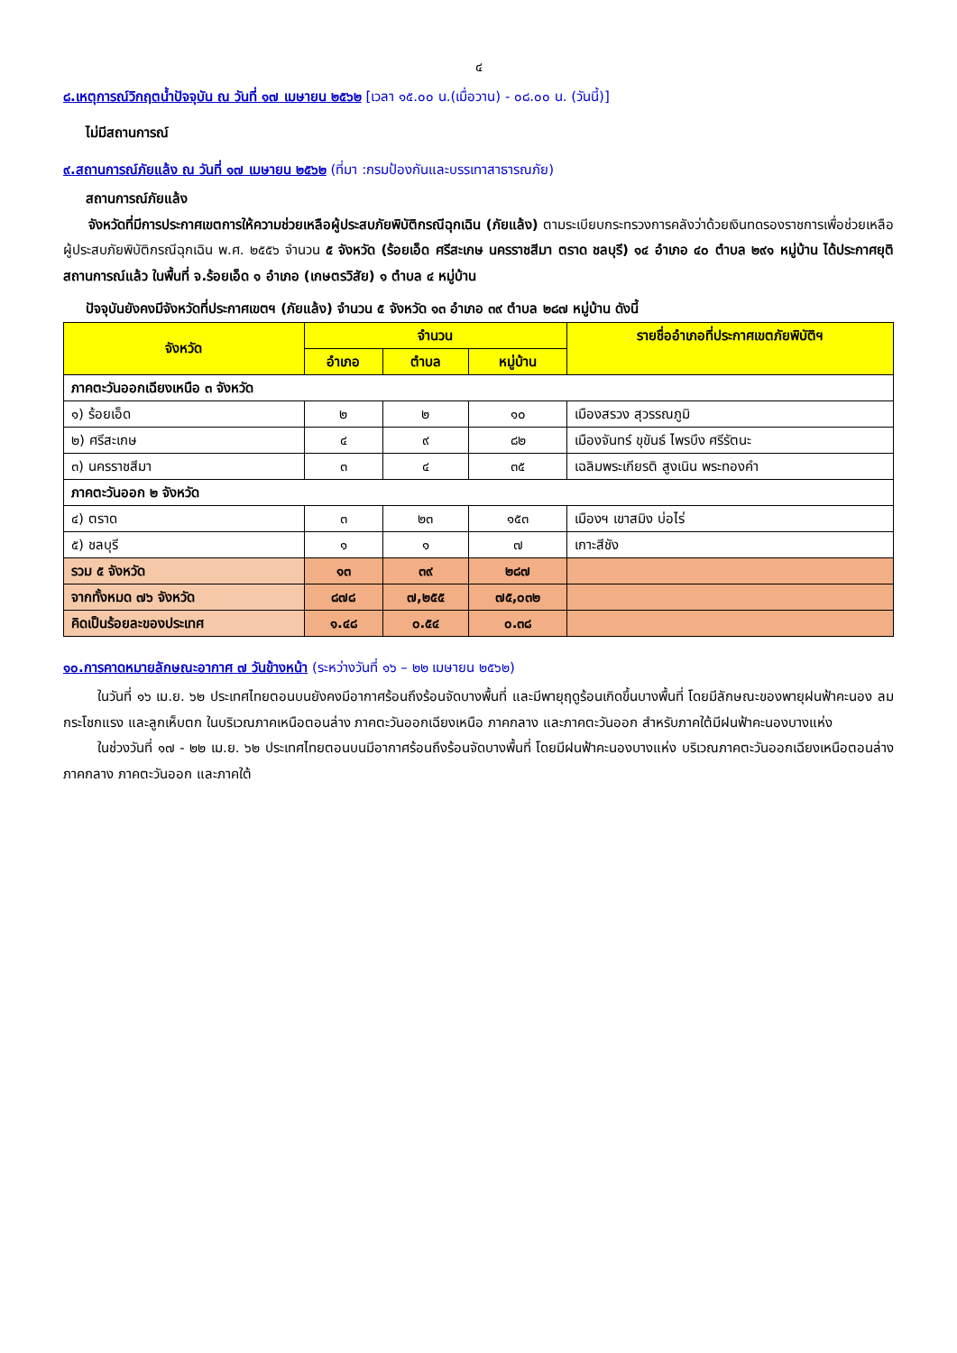๔
๘.เหตุการณ์วิกฤตน้ำปัจจุบัน ณ วันที่ ๑๗ เมษายน ๒๕๖๒ [เวลา ๑๕.๐๐ น.(เมื่อวาน) - ๐๘.๐๐ น. (วันนี้)]
ไม่มีสถานการณ์
๙.สถานการณ์ภัยแล้ง ณ วันที่ ๑๗ เมษายน ๒๕๖๒ (ที่มา :กรมป้องกันและบรรเทาสาธารณภัย)
สถานการณ์ภัยแล้ง
จังหวัดที่มีการประกาศเขตการให้ความช่วยเหลือผู้ประสบภัยพิบัติกรณีฉุกเฉิน (ภัยแล้ง) ตามระเบียบกระทรวงการคลังว่าด้วยเงินทดรองราชการเพื่อช่วยเหลือผู้ประสบภัยพิบัติกรณีฉุกเฉิน พ.ศ. ๒๕๕๖ จำนวน ๕ จังหวัด (ร้อยเอ็ด ศรีสะเกษ นครราชสีมา ตราด ชลบุรี) ๑๔ อำเภอ ๔๐ ตำบล ๒๙๑ หมู่บ้าน ได้ประกาศยุติสถานการณ์แล้ว ในพื้นที่ จ.ร้อยเอ็ด ๑ อำเภอ (เกษตรวิสัย) ๑ ตำบล ๔ หมู่บ้าน
ปัจจุบันยังคงมีจังหวัดที่ประกาศเขตฯ (ภัยแล้ง) จำนวน ๕ จังหวัด ๑๓ อำเภอ ๓๙ ตำบล ๒๘๗ หมู่บ้าน ดังนี้
| จังหวัด | จำนวน | | | รายชื่ออำเภอที่ประกาศเขตภัยพิบัติฯ |
| --- | --- | --- | --- | --- |
| | อำเภอ | ตำบล | หมู่บ้าน | |
| ภาคตะวันออกเฉียงเหนือ ๓ จังหวัด | | | | |
| ๑) ร้อยเอ็ด | ๒ | ๒ | ๑๐ | เมืองสรวง สุวรรณภูมิ |
| ๒) ศรีสะเกษ | ๔ | ๙ | ๘๒ | เมืองจันทร์ ขุขันธ์ ไพรบึง ศรีรัตนะ |
| ๓) นครราชสีมา | ๓ | ๔ | ๓๕ | เฉลิมพระเกียรติ สูงเนิน พระทองคำ |
| ภาคตะวันออก ๒ จังหวัด | | | | |
| ๔) ตราด | ๓ | ๒๓ | ๑๕๓ | เมืองฯ เขาสมิง บ่อไร่ |
| ๕) ชลบุรี | ๑ | ๑ | ๗ | เกาะสีชัง |
| รวม ๕ จังหวัด | ๑๓ | ๓๙ | ๒๘๗ | |
| จากทั้งหมด ๗๖ จังหวัด | ๘๗๘ | ๗,๒๕๕ | ๗๕,๐๓๒ | |
| คิดเป็นร้อยละของประเทศ | ๑.๔๘ | ๐.๕๔ | ๐.๓๘ | |
๑๐.การคาดหมายลักษณะอากาศ ๗ วันข้างหน้า (ระหว่างวันที่ ๑๖ – ๒๒ เมษายน ๒๕๖๒)
ในวันที่ ๑๖ เม.ย. ๖๒ ประเทศไทยตอนบนยังคงมีอากาศร้อนถึงร้อนจัดบางพื้นที่ และมีพายุฤดูร้อนเกิดขึ้นบางพื้นที่ โดยมีลักษณะของพายุฝนฟ้าคะนอง ลมกระโชกแรง และลูกเห็บตก ในบริเวณภาคเหนือตอนล่าง ภาคตะวันออกเฉียงเหนือ ภาคกลาง และภาคตะวันออก สำหรับภาคใต้มีฝนฟ้าคะนองบางแห่ง
ในช่วงวันที่ ๑๗ - ๒๒ เม.ย. ๖๒ ประเทศไทยตอนบนมีอากาศร้อนถึงร้อนจัดบางพื้นที่ โดยมีฝนฟ้าคะนองบางแห่ง บริเวณภาคตะวันออกเฉียงเหนือตอนล่าง ภาคกลาง ภาคตะวันออก และภาคใต้